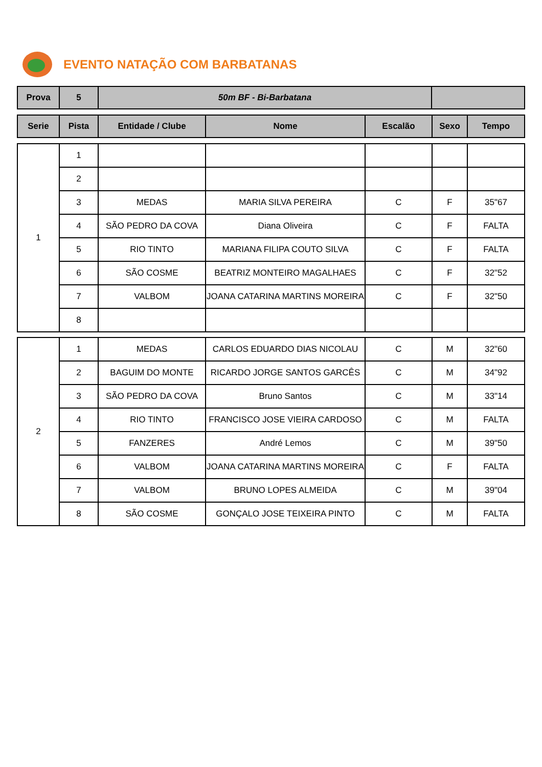EVENTO NATAÇÃO COM BARBATANAS
| Prova | 5 | 50m BF - Bi-Barbatana | |
| Serie | Pista | Entidade / Clube | Nome | Escalão | Sexo | Tempo |
| --- | --- | --- | --- | --- | --- | --- |
| 1 | 1 | | | | | |
| | 2 | | | | | |
| | 3 | MEDAS | MARIA SILVA PEREIRA | C | F | 35"67 |
| | 4 | SÃO PEDRO DA COVA | Diana Oliveira | C | F | FALTA |
| | 5 | RIO TINTO | MARIANA FILIPA COUTO SILVA | C | F | FALTA |
| | 6 | SÃO COSME | BEATRIZ MONTEIRO MAGALHAES | C | F | 32"52 |
| | 7 | VALBOM | JOANA CATARINA MARTINS MOREIRA | C | F | 32"50 |
| | 8 | | | | | |
| 2 | 1 | MEDAS | CARLOS EDUARDO DIAS NICOLAU | C | M | 32"60 |
| | 2 | BAGUIM DO MONTE | RICARDO JORGE SANTOS GARCÊS | C | M | 34"92 |
| | 3 | SÃO PEDRO DA COVA | Bruno Santos | C | M | 33"14 |
| | 4 | RIO TINTO | FRANCISCO JOSE VIEIRA CARDOSO | C | M | FALTA |
| | 5 | FANZERES | André Lemos | C | M | 39"50 |
| | 6 | VALBOM | JOANA CATARINA MARTINS MOREIRA | C | F | FALTA |
| | 7 | VALBOM | BRUNO LOPES ALMEIDA | C | M | 39"04 |
| | 8 | SÃO COSME | GONÇALO JOSE TEIXEIRA PINTO | C | M | FALTA |